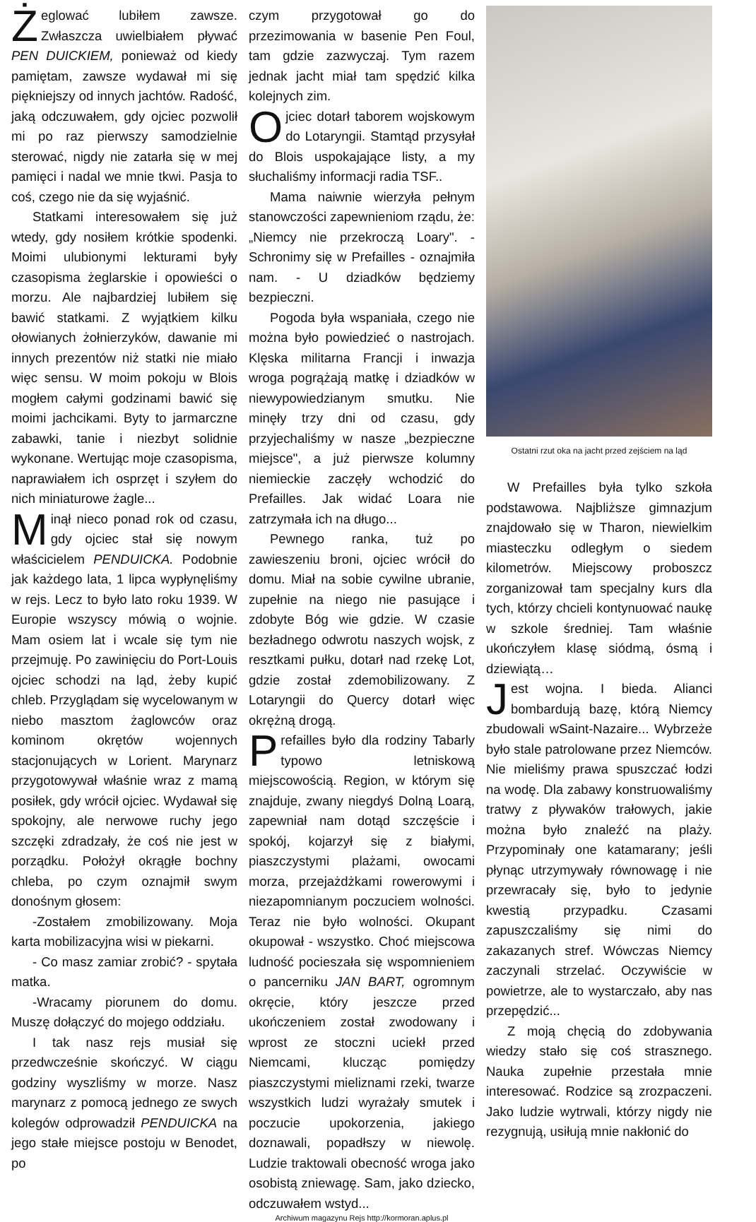Żeglować lubiłem zawsze. Zwłaszcza uwielbiałem pływać PEN DUICKIEM, ponieważ od kiedy pamiętam, zawsze wydawał mi się piękniejszy od innych jachtów. Radość, jaką odczuwałem, gdy ojciec pozwolił mi po raz pierwszy samodzielnie sterować, nigdy nie zatarła się w mej pamięci i nadal we mnie tkwi. Pasja to coś, czego nie da się wyjaśnić.
Statkami interesowałem się już wtedy, gdy nosiłem krótkie spodenki. Moimi ulubionymi lekturami były czasopisma żeglarskie i opowieści o morzu. Ale najbardziej lubiłem się bawić statkami. Z wyjątkiem kilku ołowianych żołnierzyków, dawanie mi innych prezentów niż statki nie miało więc sensu. W moim pokoju w Blois mogłem całymi godzinami bawić się moimi jachcikami. Byty to jarmarczne zabawki, tanie i niezbyt solidnie wykonane. Wertując moje czasopisma, naprawiałem ich osprzęt i szyłem do nich miniaturowe żagle...
Minął nieco ponad rok od czasu, gdy ojciec stał się nowym właścicielem PENDUICKA. Podobnie jak każdego lata, 1 lipca wypłynęliśmy w rejs. Lecz to było lato roku 1939. W Europie wszyscy mówią o wojnie. Mam osiem lat i wcale się tym nie przejmuję. Po zawinięciu do Port-Louis ojciec schodzi na ląd, żeby kupić chleb. Przyglądam się wycelowanym w niebo masztom żaglowców oraz kominom okrętów wojennych stacjonujących w Lorient. Marynarz przygotowywał właśnie wraz z mamą posiłek, gdy wrócił ojciec. Wydawał się spokojny, ale nerwowe ruchy jego szczęki zdradzały, że coś nie jest w porządku. Położył okrągłe bochny chleba, po czym oznajmił swym donośnym głosem:
-Zostałem zmobilizowany. Moja karta mobilizacyjna wisi w piekarni.
- Co masz zamiar zrobić? - spytała matka.
-Wracamy piorunem do domu. Muszę dołączyć do mojego oddziału.
I tak nasz rejs musiał się przedwcześnie skończyć. W ciągu godziny wyszliśmy w morze. Nasz marynarz z pomocą jednego ze swych kolegów odprowadził PENDUICKA na jego stałe miejsce postoju w Benodet, po
czym przygotował go do przezimowania w basenie Pen Foul, tam gdzie zazwyczaj. Tym razem jednak jacht miał tam spędzić kilka kolejnych zim.
Ojciec dotarł taborem wojskowym do Lotaryngii. Stamtąd przysyłał do Blois uspokajające listy, a my słuchaliśmy informacji radia TSF..
Mama naiwnie wierzyła pełnym stanowczości zapewnieniom rządu, że: „Niemcy nie przekroczą Loary". - Schronimy się w Prefailles - oznajmiła nam. - U dziadków będziemy bezpieczni.
Pogoda była wspaniała, czego nie można było powiedzieć o nastrojach. Klęska militarna Francji i inwazja wroga pogrążają matkę i dziadków w niewypowiedzianym smutku. Nie minęły trzy dni od czasu, gdy przyjechaliśmy w nasze „bezpieczne miejsce", a już pierwsze kolumny niemieckie zaczęły wchodzić do Prefailles. Jak widać Loara nie zatrzymała ich na długo...
Pewnego ranka, tuż po zawieszeniu broni, ojciec wrócił do domu. Miał na sobie cywilne ubranie, zupełnie na niego nie pasujące i zdobyte Bóg wie gdzie. W czasie bezładnego odwrotu naszych wojsk, z resztkami pułku, dotarł nad rzekę Lot, gdzie został zdemobilizowany. Z Lotaryngii do Quercy dotarł więc okrężną drogą.
Prefailles było dla rodziny Tabarly typowo letniskową miejscowością. Region, w którym się znajduje, zwany niegdyś Dolną Loarą, zapewniał nam dotąd szczęście i spokój, kojarzył się z białymi, piaszczystymi plażami, owocami morza, przejażdżkami rowerowymi i niezapomnianym poczuciem wolności. Teraz nie było wolności. Okupant okupował - wszystko. Choć miejscowa ludność pocieszała się wspomnieniem o pancerniku JAN BART, ogromnym okręcie, który jeszcze przed ukończeniem został zwodowany i wprost ze stoczni uciekł przed Niemcami, klucząc pomiędzy piaszczystymi mieliznami rzeki, twarze wszystkich ludzi wyrażały smutek i poczucie upokorzenia, jakiego doznawali, popadłszy w niewolę. Ludzie traktowali obecność wroga jako osobistą zniewagę. Sam, jako dziecko, odczuwałem wstyd...
Ostatni rzut oka na jacht przed zejściem na ląd
W Prefailles była tylko szkoła podstawowa. Najbliższe gimnazjum znajdowało się w Tharon, niewielkim miasteczku odległym o siedem kilometrów. Miejscowy proboszcz zorganizował tam specjalny kurs dla tych, którzy chcieli kontynuować naukę w szkole średniej. Tam właśnie ukończyłem klasę siódmą, ósmą i dziewiątą…
Jest wojna. I bieda. Alianci bombardują bazę, którą Niemcy zbudowali wSaint-Nazaire... Wybrzeże było stale patrolowane przez Niemców. Nie mieliśmy prawa spuszczać łodzi na wodę. Dla zabawy konstruowaliśmy tratwy z pływaków trałowych, jakie można było znaleźć na plaży. Przypominały one katamarany; jeśli płynąc utrzymywały równowagę i nie przewracały się, było to jedynie kwestią przypadku. Czasami zapuszczaliśmy się nimi do zakazanych stref. Wówczas Niemcy zaczynali strzelać. Oczywiście w powietrze, ale to wystarczało, aby nas przepędzić...
Z moją chęcią do zdobywania wiedzy stało się coś strasznego. Nauka zupełnie przestała mnie interesować. Rodzice są zrozpaczeni. Jako ludzie wytrwali, którzy nigdy nie rezygnują, usiłują mnie nakłonić do
Archiwum magazynu Rejs http://kormoran.aplus.pl